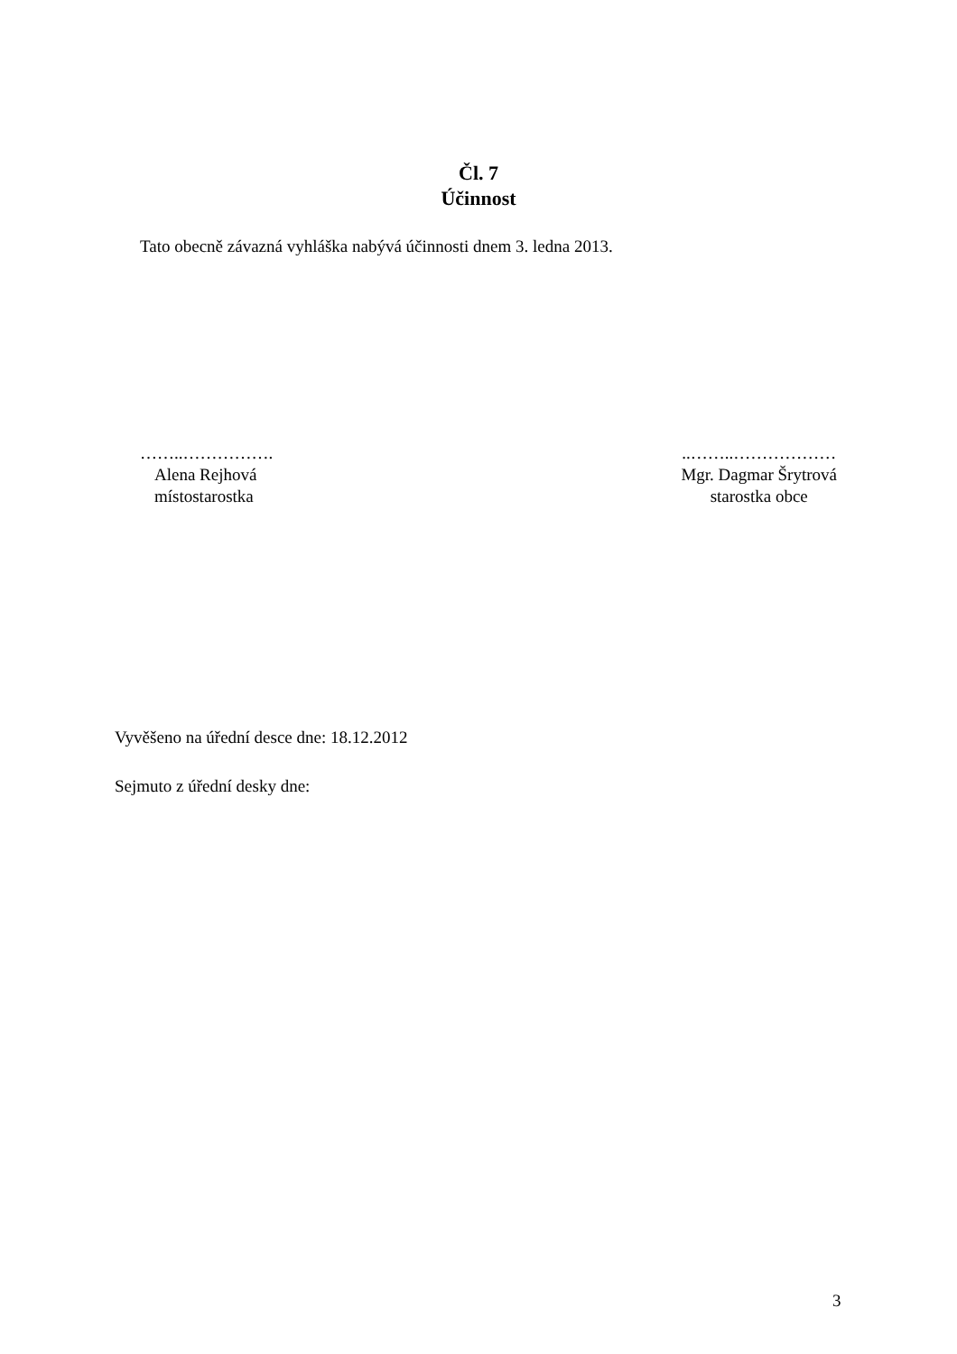Čl. 7
Účinnost
Tato obecně závazná vyhláška nabývá účinnosti dnem 3. ledna 2013.
……..…………….
Alena Rejhová
místostarostka
..……..………………
Mgr. Dagmar Šrytrová
starostka obce
Vyvěšeno na úřední desce dne: 18.12.2012
Sejmuto z úřední desky dne:
3